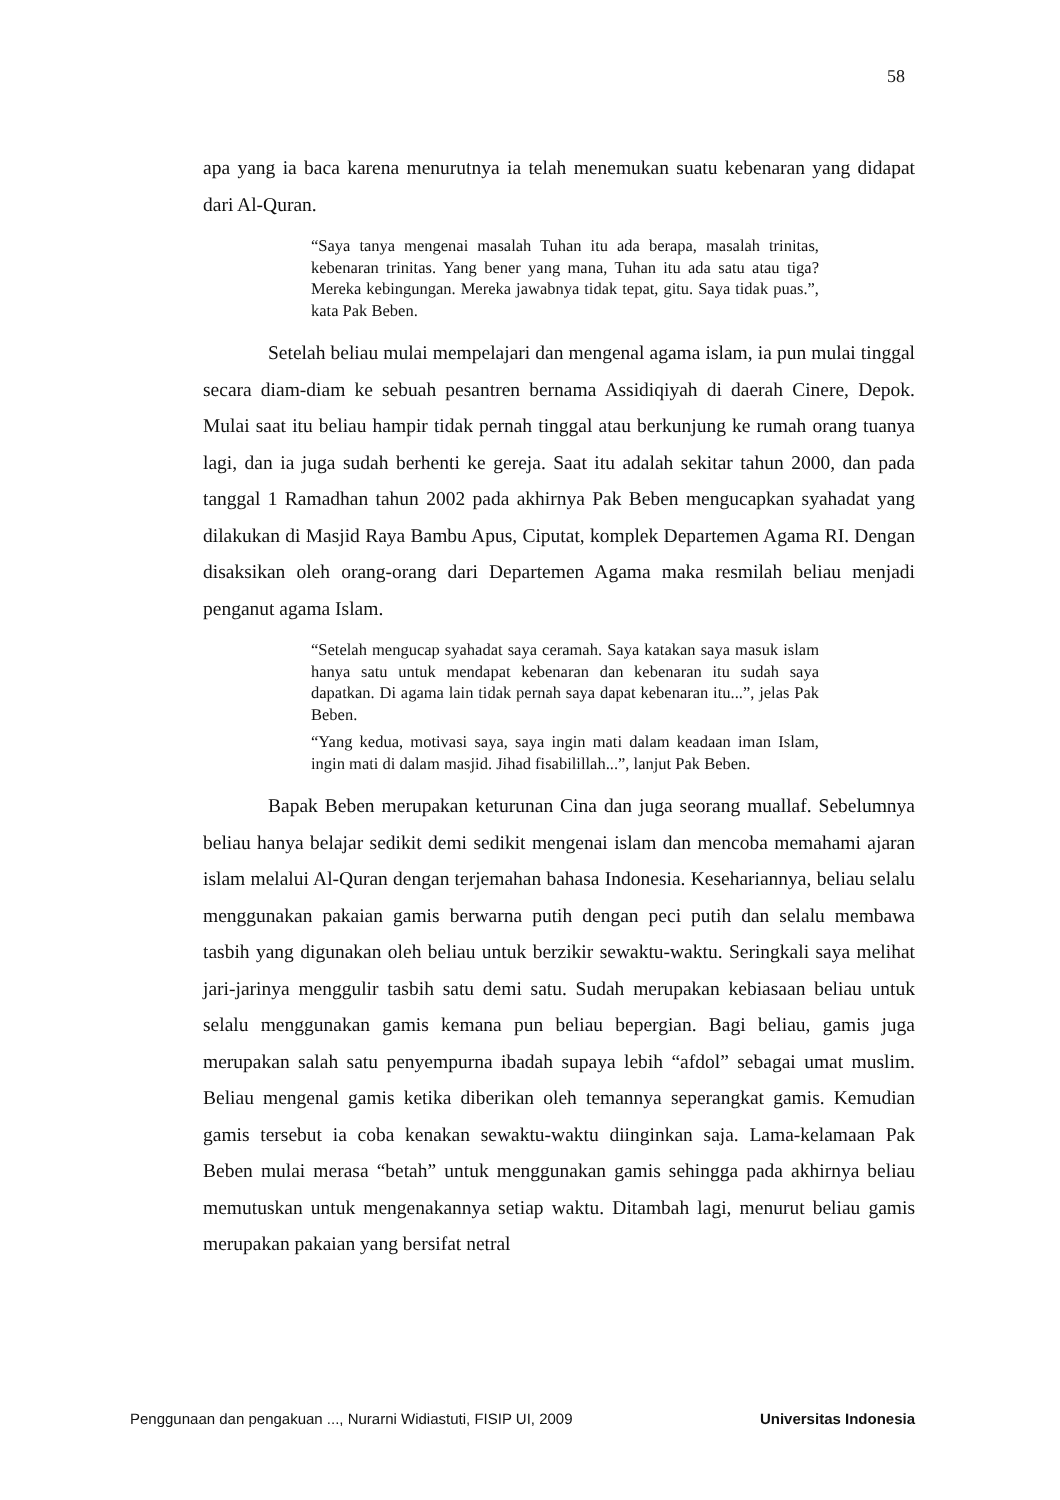58
apa yang ia baca karena menurutnya ia telah menemukan suatu kebenaran yang didapat dari Al-Quran.
“Saya tanya mengenai masalah Tuhan itu ada berapa, masalah trinitas, kebenaran trinitas. Yang bener yang mana, Tuhan itu ada satu atau tiga? Mereka kebingungan. Mereka jawabnya tidak tepat, gitu. Saya tidak puas.”, kata Pak Beben.
Setelah beliau mulai mempelajari dan mengenal agama islam, ia pun mulai tinggal secara diam-diam ke sebuah pesantren bernama Assidiqiyah di daerah Cinere, Depok. Mulai saat itu beliau hampir tidak pernah tinggal atau berkunjung ke rumah orang tuanya lagi, dan ia juga sudah berhenti ke gereja. Saat itu adalah sekitar tahun 2000, dan pada tanggal 1 Ramadhan tahun 2002 pada akhirnya Pak Beben mengucapkan syahadat yang dilakukan di Masjid Raya Bambu Apus, Ciputat, komplek Departemen Agama RI. Dengan disaksikan oleh orang-orang dari Departemen Agama maka resmilah beliau menjadi penganut agama Islam.
“Setelah mengucap syahadat saya ceramah. Saya katakan saya masuk islam hanya satu untuk mendapat kebenaran dan kebenaran itu sudah saya dapatkan. Di agama lain tidak pernah saya dapat kebenaran itu...”, jelas Pak Beben.
“Yang kedua, motivasi saya, saya ingin mati dalam keadaan iman Islam, ingin mati di dalam masjid. Jihad fisabilillah...”, lanjut Pak Beben.
Bapak Beben merupakan keturunan Cina dan juga seorang muallaf. Sebelumnya beliau hanya belajar sedikit demi sedikit mengenai islam dan mencoba memahami ajaran islam melalui Al-Quran dengan terjemahan bahasa Indonesia. Kesehariannya, beliau selalu menggunakan pakaian gamis berwarna putih dengan peci putih dan selalu membawa tasbih yang digunakan oleh beliau untuk berzikir sewaktu-waktu. Seringkali saya melihat jari-jarinya menggulir tasbih satu demi satu. Sudah merupakan kebiasaan beliau untuk selalu menggunakan gamis kemana pun beliau bepergian. Bagi beliau, gamis juga merupakan salah satu penyempurna ibadah supaya lebih “afdol” sebagai umat muslim. Beliau mengenal gamis ketika diberikan oleh temannya seperangkat gamis. Kemudian gamis tersebut ia coba kenakan sewaktu-waktu diinginkan saja. Lama-kelamaan Pak Beben mulai merasa “betah” untuk menggunakan gamis sehingga pada akhirnya beliau memutuskan untuk mengenakannya setiap waktu. Ditambah lagi, menurut beliau gamis merupakan pakaian yang bersifat netral
Penggunaan dan pengakuan ..., Nurarni Widiastuti, FISIP UI, 2009 Universitas Indonesia